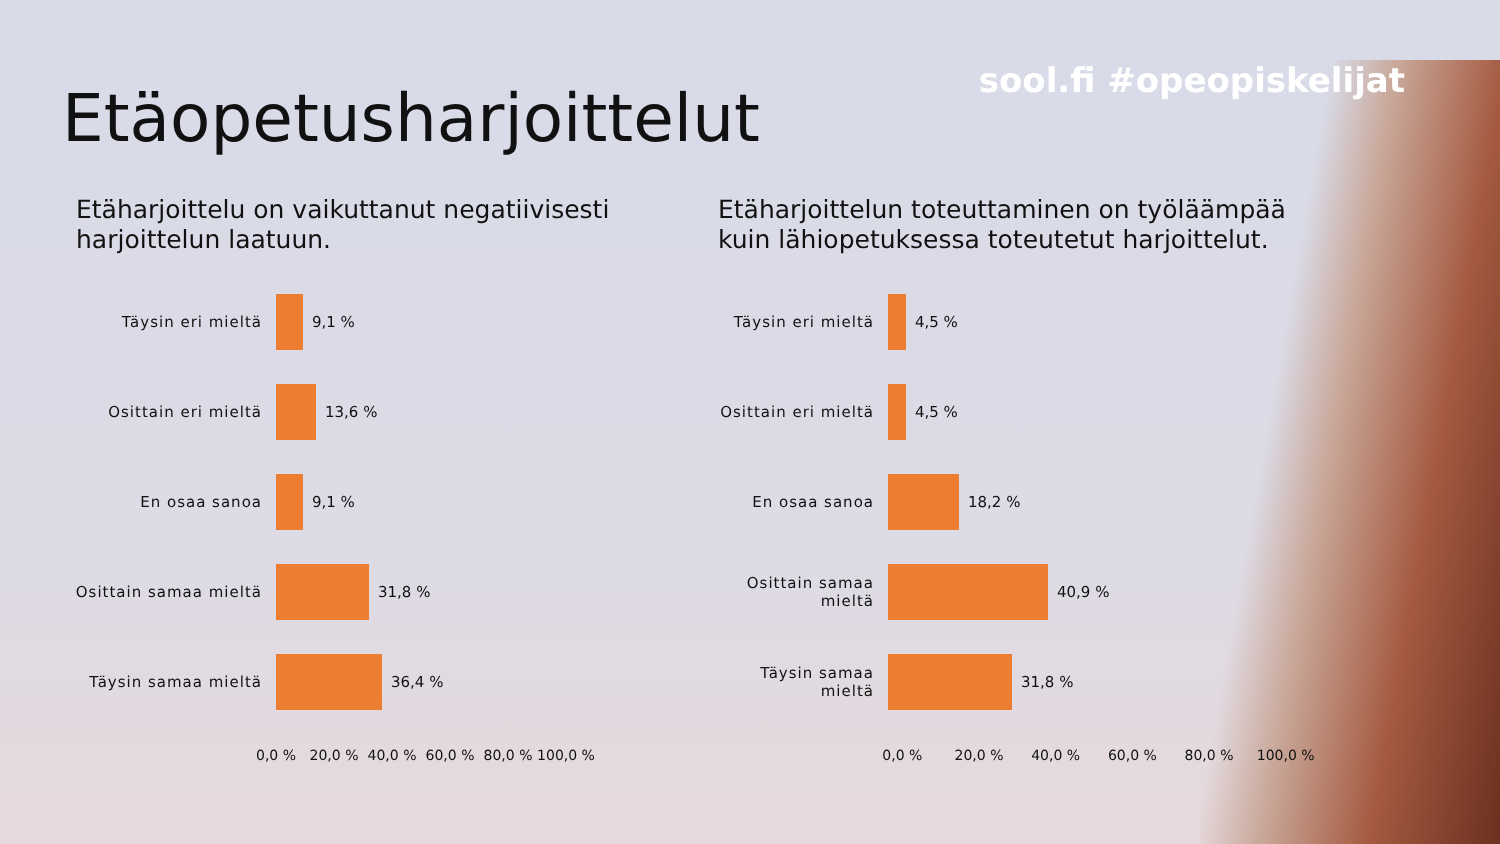sool.fi #opeopiskelijat Etäopetusharjoittelut
Etäharjoittelu on vaikuttanut negatiivisesti harjoittelun laatuun.
Täysin eri mieltä 9,1 %
Osittain eri mieltä 13,6 %
En osaa sanoa 9,1 %
Osittain samaa mieltä
31,8 %
Täysin samaa mieltä 36,4 %
0,0 % 20,0 % 40,0 % 60,0 % 80,0 % 100,0 %
Etäharjoittelun toteuttaminen on työläämpää kuin lähiopetuksessa toteutetut harjoittelut.
Täysin eri mieltä 4,5 %
Osittain eri mieltä
4,5 %
En osaa sanoa 18,2 %
Osittain samaa mieltä
40,9 %
Täysin samaa mieltä
31,8 %
0,0 % 20,0 % 40,0 % 60,0 % 80,0 % 100,0 %